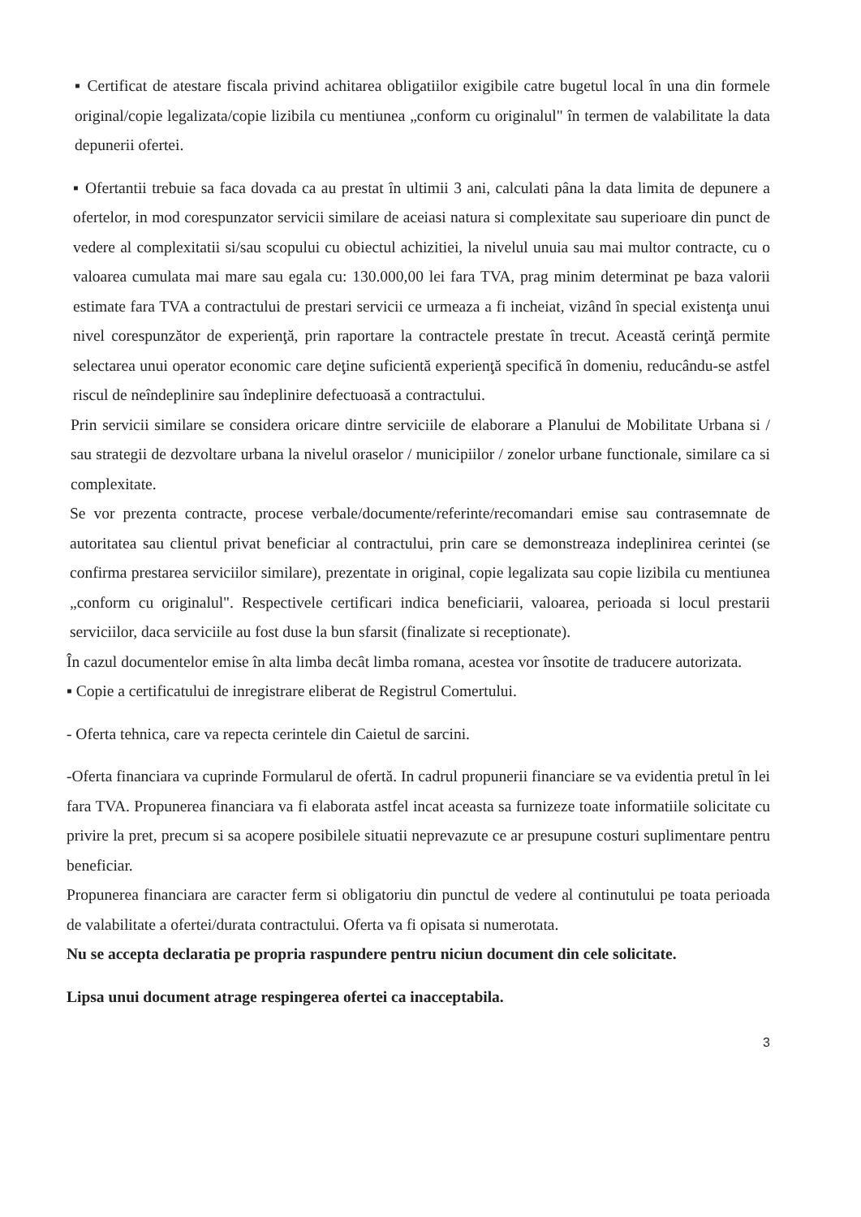▪ Certificat de atestare fiscala privind achitarea obligatiilor exigibile catre bugetul local în una din formele original/copie legalizata/copie lizibila cu mentiunea „conform cu originalul" în termen de valabilitate la data depunerii ofertei.
▪ Ofertantii trebuie sa faca dovada ca au prestat în ultimii 3 ani, calculati pâna la data limita de depunere a ofertelor, in mod corespunzator servicii similare de aceiasi natura si complexitate sau superioare din punct de vedere al complexitatii si/sau scopului cu obiectul achizitiei, la nivelul unuia sau mai multor contracte, cu o valoarea cumulata mai mare sau egala cu: 130.000,00 lei fara TVA, prag minim determinat pe baza valorii estimate fara TVA a contractului de prestari servicii ce urmeaza a fi incheiat, vizând în special existenţa unui nivel corespunzător de experienţă, prin raportare la contractele prestate în trecut. Această cerinţă permite selectarea unui operator economic care deţine suficientă experienţă specifică în domeniu, reducându-se astfel riscul de neîndeplinire sau îndeplinire defectuoasă a contractului.
Prin servicii similare se considera oricare dintre serviciile de elaborare a Planului de Mobilitate Urbana si / sau strategii de dezvoltare urbana la nivelul oraselor / municipiilor / zonelor urbane functionale, similare ca si complexitate.
Se vor prezenta contracte, procese verbale/documente/referinte/recomandari emise sau contrasemnate de autoritatea sau clientul privat beneficiar al contractului, prin care se demonstreaza indeplinirea cerintei (se confirma prestarea serviciilor similare), prezentate in original, copie legalizata sau copie lizibila cu mentiunea „conform cu originalul". Respectivele certificari indica beneficiarii, valoarea, perioada si locul prestarii serviciilor, daca serviciile au fost duse la bun sfarsit (finalizate si receptionate).
În cazul documentelor emise în alta limba decât limba romana, acestea vor însotite de traducere autorizata.
▪ Copie a certificatului de inregistrare eliberat de Registrul Comertului.
- Oferta tehnica, care va repecta cerintele din Caietul de sarcini.
-Oferta financiara va cuprinde Formularul de ofertă. In cadrul propunerii financiare se va evidentia pretul în lei fara TVA. Propunerea financiara va fi elaborata astfel incat aceasta sa furnizeze toate informatiile solicitate cu privire la pret, precum si sa acopere posibilele situatii neprevazute ce ar presupune costuri suplimentare pentru beneficiar.
Propunerea financiara are caracter ferm si obligatoriu din punctul de vedere al continutului pe toata perioada de valabilitate a ofertei/durata contractului. Oferta va fi opisata si numerotata.
Nu se accepta declaratia pe propria raspundere pentru niciun document din cele solicitate.
Lipsa unui document atrage respingerea ofertei ca inacceptabila.
3